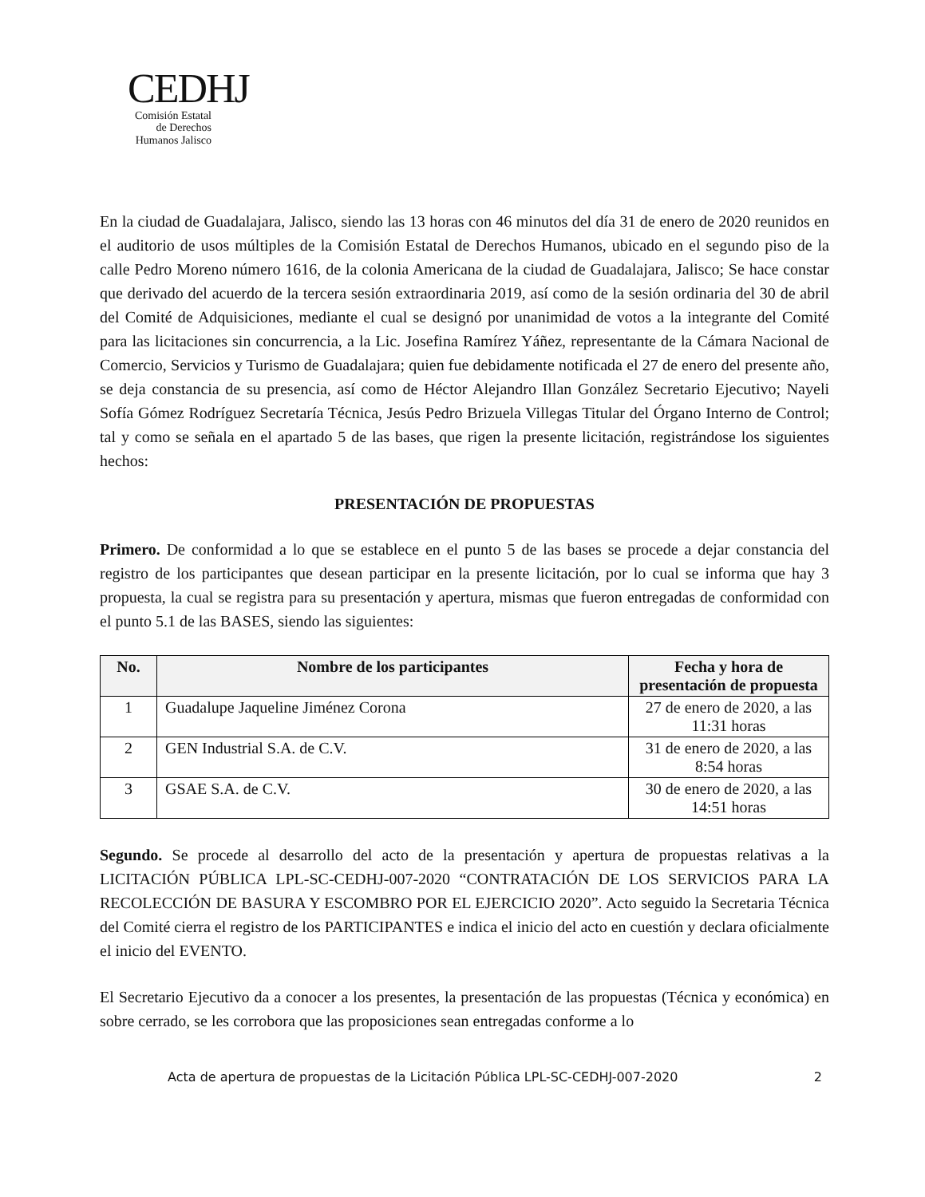CEDHJ
Comisión Estatal de Derechos Humanos Jalisco
En la ciudad de Guadalajara, Jalisco, siendo las 13 horas con 46 minutos del día 31 de enero de 2020 reunidos en el auditorio de usos múltiples de la Comisión Estatal de Derechos Humanos, ubicado en el segundo piso de la calle Pedro Moreno número 1616, de la colonia Americana de la ciudad de Guadalajara, Jalisco; Se hace constar que derivado del acuerdo de la tercera sesión extraordinaria 2019, así como de la sesión ordinaria del 30 de abril del Comité de Adquisiciones, mediante el cual se designó por unanimidad de votos a la integrante del Comité para las licitaciones sin concurrencia, a la Lic. Josefina Ramírez Yáñez, representante de la Cámara Nacional de Comercio, Servicios y Turismo de Guadalajara; quien fue debidamente notificada el 27 de enero del presente año, se deja constancia de su presencia, así como de Héctor Alejandro Illan González Secretario Ejecutivo; Nayeli Sofía Gómez Rodríguez Secretaría Técnica, Jesús Pedro Brizuela Villegas Titular del Órgano Interno de Control; tal y como se señala en el apartado 5 de las bases, que rigen la presente licitación, registrándose los siguientes hechos:
PRESENTACIÓN DE PROPUESTAS
Primero. De conformidad a lo que se establece en el punto 5 de las bases se procede a dejar constancia del registro de los participantes que desean participar en la presente licitación, por lo cual se informa que hay 3 propuesta, la cual se registra para su presentación y apertura, mismas que fueron entregadas de conformidad con el punto 5.1 de las BASES, siendo las siguientes:
| No. | Nombre de los participantes | Fecha y hora de presentación de propuesta |
| --- | --- | --- |
| 1 | Guadalupe Jaqueline Jiménez Corona | 27 de enero de 2020, a las 11:31 horas |
| 2 | GEN Industrial S.A. de C.V. | 31 de enero de 2020, a las 8:54 horas |
| 3 | GSAE S.A. de C.V. | 30 de enero de 2020, a las 14:51 horas |
Segundo. Se procede al desarrollo del acto de la presentación y apertura de propuestas relativas a la LICITACIÓN PÚBLICA LPL-SC-CEDHJ-007-2020 “CONTRATACIÓN DE LOS SERVICIOS PARA LA RECOLECCIÓN DE BASURA Y ESCOMBRO POR EL EJERCICIO 2020”. Acto seguido la Secretaria Técnica del Comité cierra el registro de los PARTICIPANTES e indica el inicio del acto en cuestión y declara oficialmente el inicio del EVENTO.
El Secretario Ejecutivo da a conocer a los presentes, la presentación de las propuestas (Técnica y económica) en sobre cerrado, se les corrobora que las proposiciones sean entregadas conforme a lo
Acta de apertura de propuestas de la Licitación Pública LPL-SC-CEDHJ-007-2020 2